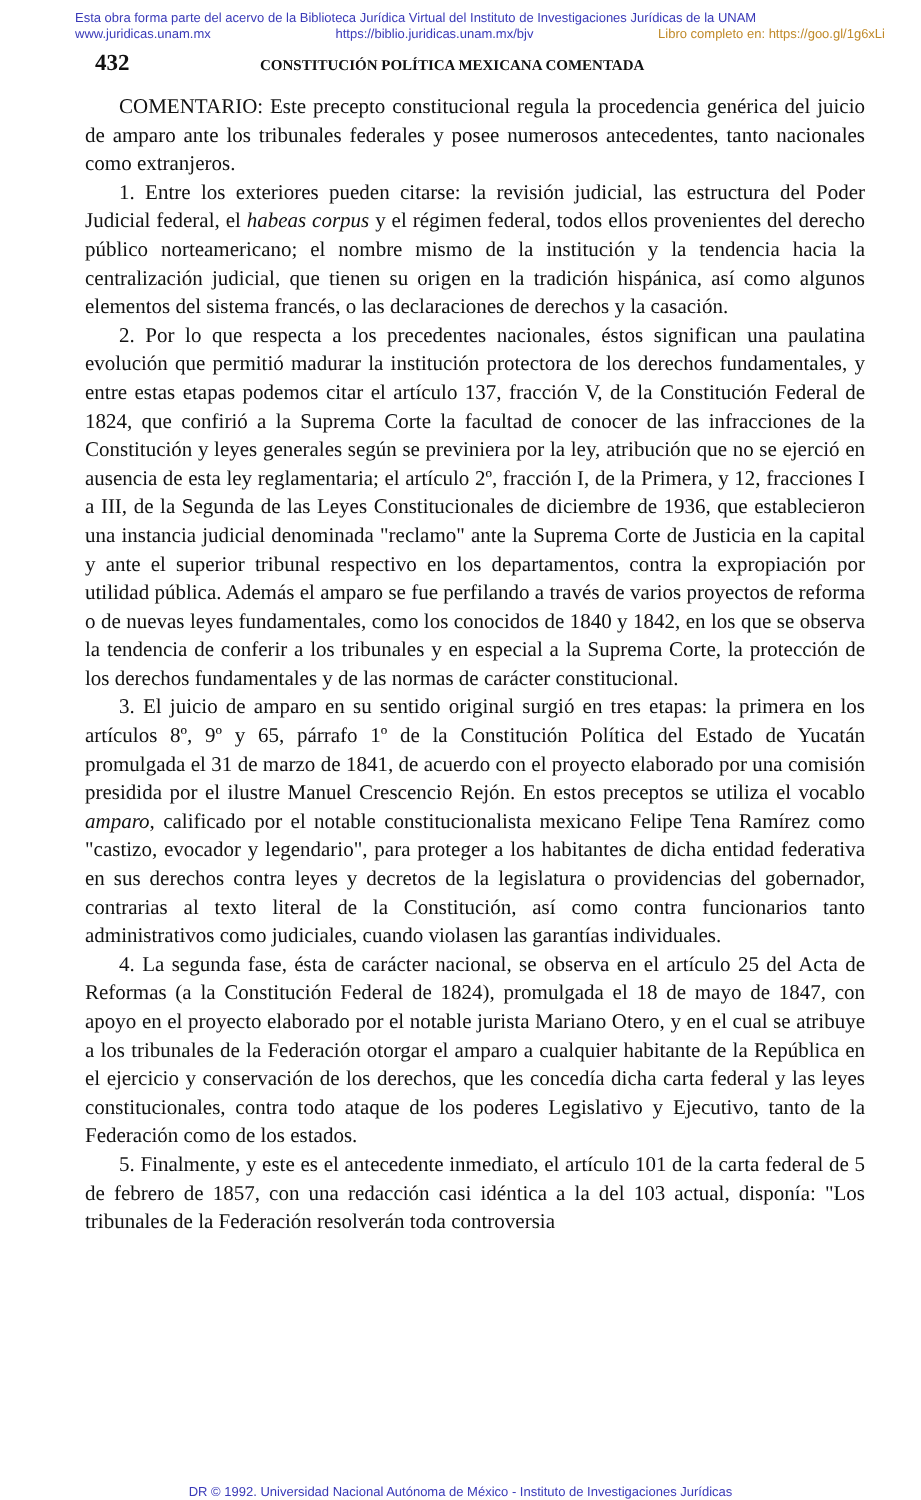Esta obra forma parte del acervo de la Biblioteca Jurídica Virtual del Instituto de Investigaciones Jurídicas de la UNAM
www.juridicas.unam.mx https://biblio.juridicas.unam.mx/bjv Libro completo en: https://goo.gl/1g6xLi
432 CONSTITUCIÓN POLÍTICA MEXICANA COMENTADA
COMENTARIO: Este precepto constitucional regula la procedencia genérica del juicio de amparo ante los tribunales federales y posee numerosos antecedentes, tanto nacionales como extranjeros.
1. Entre los exteriores pueden citarse: la revisión judicial, las estructura del Poder Judicial federal, el habeas corpus y el régimen federal, todos ellos provenientes del derecho público norteamericano; el nombre mismo de la institución y la tendencia hacia la centralización judicial, que tienen su origen en la tradición hispánica, así como algunos elementos del sistema francés, o las declaraciones de derechos y la casación.
2. Por lo que respecta a los precedentes nacionales, éstos significan una paulatina evolución que permitió madurar la institución protectora de los derechos fundamentales, y entre estas etapas podemos citar el artículo 137, fracción V, de la Constitución Federal de 1824, que confirió a la Suprema Corte la facultad de conocer de las infracciones de la Constitución y leyes generales según se previniera por la ley, atribución que no se ejerció en ausencia de esta ley reglamentaria; el artículo 2º, fracción I, de la Primera, y 12, fracciones I a III, de la Segunda de las Leyes Constitucionales de diciembre de 1936, que establecieron una instancia judicial denominada "reclamo" ante la Suprema Corte de Justicia en la capital y ante el superior tribunal respectivo en los departamentos, contra la expropiación por utilidad pública. Además el amparo se fue perfilando a través de varios proyectos de reforma o de nuevas leyes fundamentales, como los conocidos de 1840 y 1842, en los que se observa la tendencia de conferir a los tribunales y en especial a la Suprema Corte, la protección de los derechos fundamentales y de las normas de carácter constitucional.
3. El juicio de amparo en su sentido original surgió en tres etapas: la primera en los artículos 8º, 9º y 65, párrafo 1º de la Constitución Política del Estado de Yucatán promulgada el 31 de marzo de 1841, de acuerdo con el proyecto elaborado por una comisión presidida por el ilustre Manuel Crescencio Rejón. En estos preceptos se utiliza el vocablo amparo, calificado por el notable constitucionalista mexicano Felipe Tena Ramírez como "castizo, evocador y legendario", para proteger a los habitantes de dicha entidad federativa en sus derechos contra leyes y decretos de la legislatura o providencias del gobernador, contrarias al texto literal de la Constitución, así como contra funcionarios tanto administrativos como judiciales, cuando violasen las garantías individuales.
4. La segunda fase, ésta de carácter nacional, se observa en el artículo 25 del Acta de Reformas (a la Constitución Federal de 1824), promulgada el 18 de mayo de 1847, con apoyo en el proyecto elaborado por el notable jurista Mariano Otero, y en el cual se atribuye a los tribunales de la Federación otorgar el amparo a cualquier habitante de la República en el ejercicio y conservación de los derechos, que les concedía dicha carta federal y las leyes constitucionales, contra todo ataque de los poderes Legislativo y Ejecutivo, tanto de la Federación como de los estados.
5. Finalmente, y este es el antecedente inmediato, el artículo 101 de la carta federal de 5 de febrero de 1857, con una redacción casi idéntica a la del 103 actual, disponía: "Los tribunales de la Federación resolverán toda controversia
DR © 1992. Universidad Nacional Autónoma de México - Instituto de Investigaciones Jurídicas